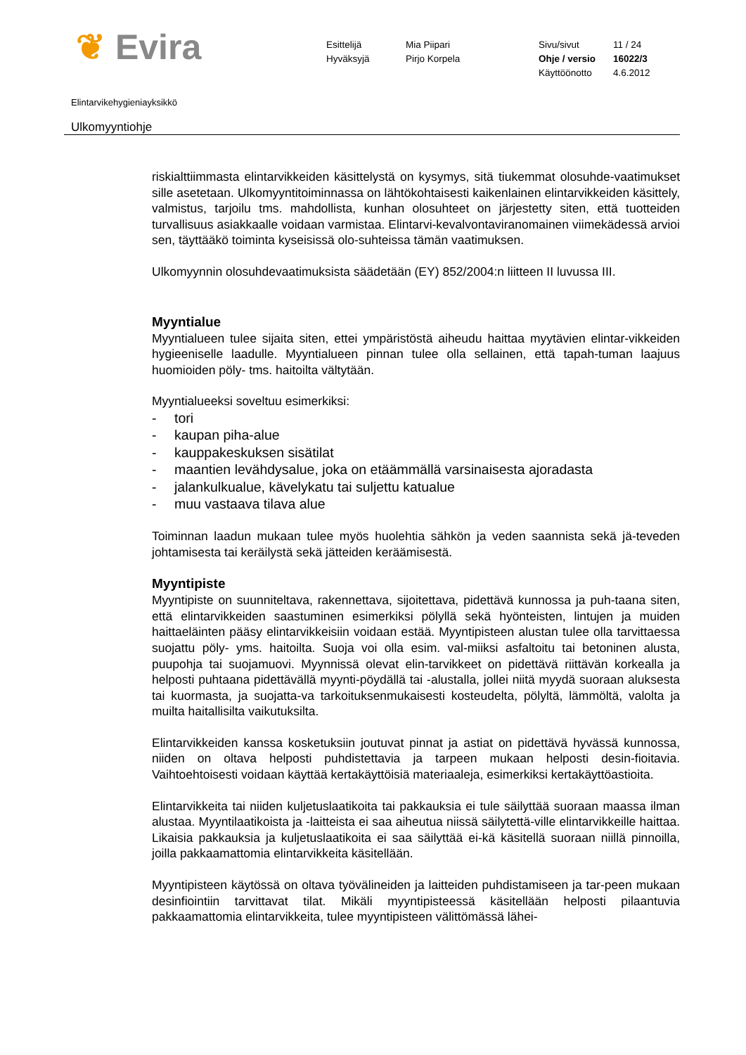❦ Evira
Esittelijä
Hyväksyjä
Mia Piipari
Pirjo Korpela
Sivu/sivut
Ohje / versio
Käyttöönotto
11 / 24
16022/3
4.6.2012
Elintarvikehygieniayksikkö
Ulkomyyntiohje
riskialttiimmasta elintarvikkeiden käsittelystä on kysymys, sitä tiukemmat olosuhde-vaatimukset sille asetetaan. Ulkomyyntitoiminnassa on lähtökohtaisesti kaikenlainen elintarvikkeiden käsittely, valmistus, tarjoilu tms. mahdollista, kunhan olosuhteet on järjestetty siten, että tuotteiden turvallisuus asiakkaalle voidaan varmistaa. Elintarvi-kevalvontaviranomainen viimekädessä arvioi sen, täyttääkö toiminta kyseisissä olo-suhteissa tämän vaatimuksen.
Ulkomyynnin olosuhdevaatimuksista säädetään (EY) 852/2004:n liitteen II luvussa III.
Myyntialue
Myyntialueen tulee sijaita siten, ettei ympäristöstä aiheudu haittaa myytävien elintar-vikkeiden hygieeniselle laadulle. Myyntialueen pinnan tulee olla sellainen, että tapah-tuman laajuus huomioiden pöly- tms. haitoilta vältytään.
Myyntialueeksi soveltuu esimerkiksi:
- tori
- kaupan piha-alue
- kauppakeskuksen sisätilat
- maantien levähdysalue, joka on etäämmällä varsinaisesta ajoradasta
- jalankulkualue, kävelykatu tai suljettu katualue
- muu vastaava tilava alue
Toiminnan laadun mukaan tulee myös huolehtia sähkön ja veden saannista sekä jä-teveden johtamisesta tai keräilystä sekä jätteiden keräämisestä.
Myyntipiste
Myyntipiste on suunniteltava, rakennettava, sijoitettava, pidettävä kunnossa ja puh-taana siten, että elintarvikkeiden saastuminen esimerkiksi pölyllä sekä hyönteisten, lintujen ja muiden haittaeläinten pääsy elintarvikkeisiin voidaan estää. Myyntipisteen alustan tulee olla tarvittaessa suojattu pöly- yms. haitoilta. Suoja voi olla esim. val-miiksi asfaltoitu tai betoninen alusta, puupohja tai suojamuovi. Myynnissä olevat elin-tarvikkeet on pidettävä riittävän korkealla ja helposti puhtaana pidettävällä myynti-pöydällä tai -alustalla, jollei niitä myydä suoraan aluksesta tai kuormasta, ja suojatta-va tarkoituksenmukaisesti kosteudelta, pölyltä, lämmöltä, valolta ja muilta haitallisilta vaikutuksilta.
Elintarvikkeiden kanssa kosketuksiin joutuvat pinnat ja astiat on pidettävä hyvässä kunnossa, niiden on oltava helposti puhdistettavia ja tarpeen mukaan helposti desin-fioitavia. Vaihtoehtoisesti voidaan käyttää kertakäyttöisiä materiaaleja, esimerkiksi kertakäyttöastioita.
Elintarvikkeita tai niiden kuljetuslaatikoita tai pakkauksia ei tule säilyttää suoraan maassa ilman alustaa. Myyntilaatikoista ja -laitteista ei saa aiheutua niissä säilytettä-ville elintarvikkeille haittaa. Likaisia pakkauksia ja kuljetuslaatikoita ei saa säilyttää ei-kä käsitellä suoraan niillä pinnoilla, joilla pakkaamattomia elintarvikkeita käsitellään.
Myyntipisteen käytössä on oltava työvälineiden ja laitteiden puhdistamiseen ja tar-peen mukaan desinfiointiin tarvittavat tilat. Mikäli myyntipisteessä käsitellään helposti pilaantuvia pakkaamattomia elintarvikkeita, tulee myyntipisteen välittömässä lähei-